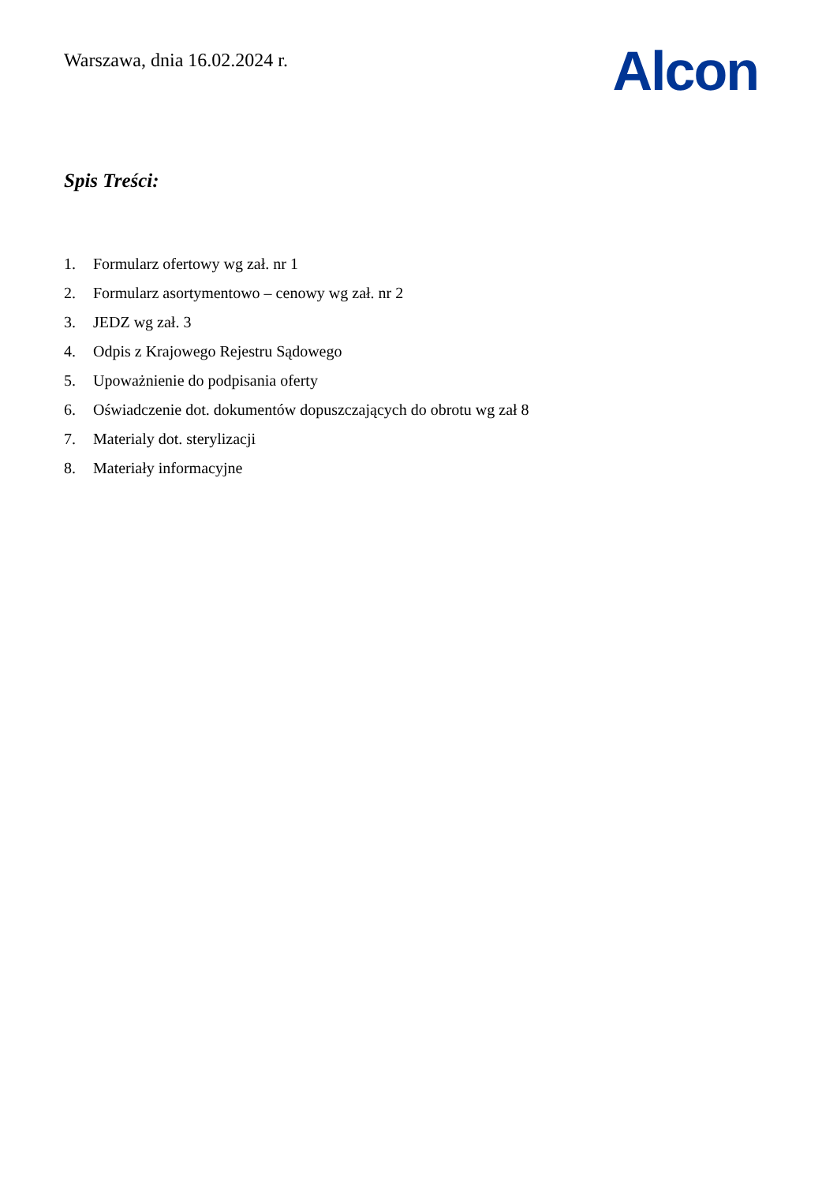Warszawa, dnia 16.02.2024 r.
Alcon
Spis Treści:
1. Formularz ofertowy wg zał. nr 1
2. Formularz asortymentowo – cenowy wg zał. nr 2
3. JEDZ wg zał. 3
4. Odpis z Krajowego Rejestru Sądowego
5. Upoważnienie do podpisania oferty
6. Oświadczenie dot. dokumentów dopuszczających do obrotu wg zał 8
7. Materialy dot. sterylizacji
8. Materiały informacyjne